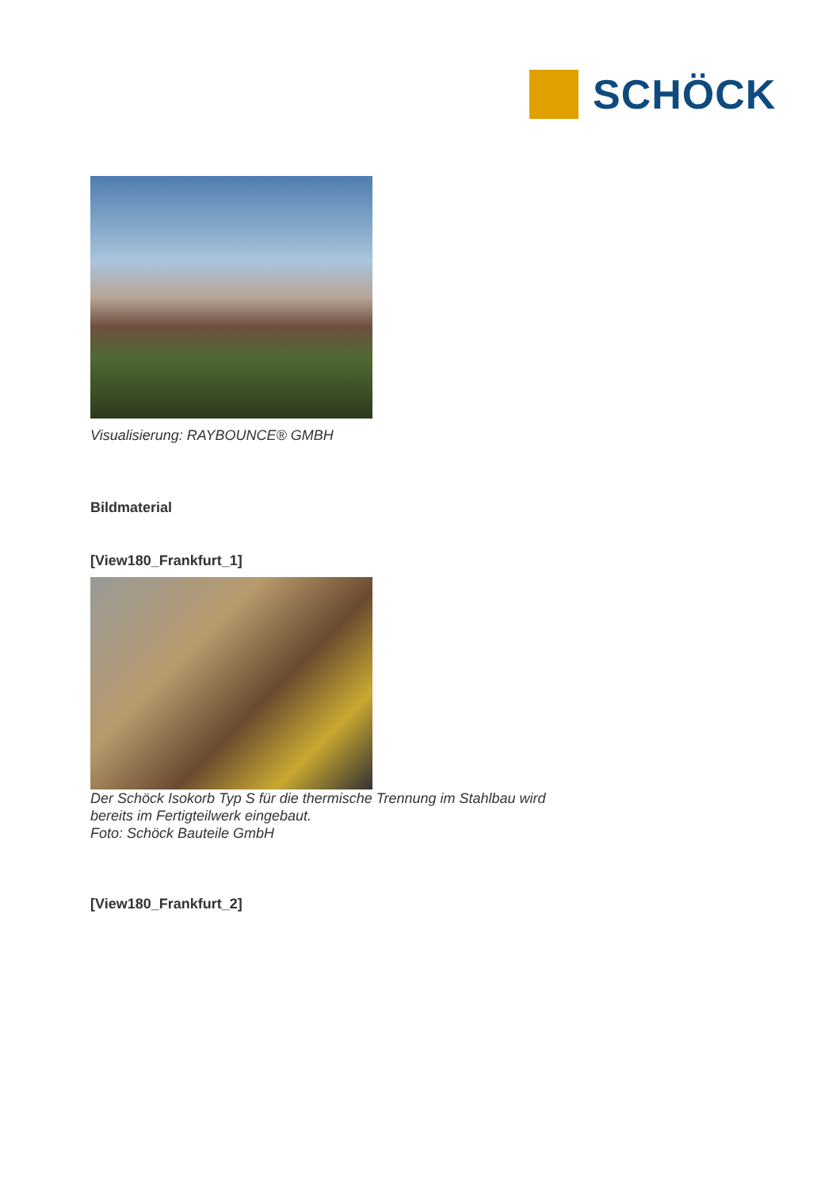SCHÖCK
Visualisierung: RAYBOUNCE® GMBH
Bildmaterial
[View180_Frankfurt_1]
Der Schöck Isokorb Typ S für die thermische Trennung im Stahlbau wird
bereits im Fertigteilwerk eingebaut.
Foto: Schöck Bauteile GmbH
[View180_Frankfurt_2]